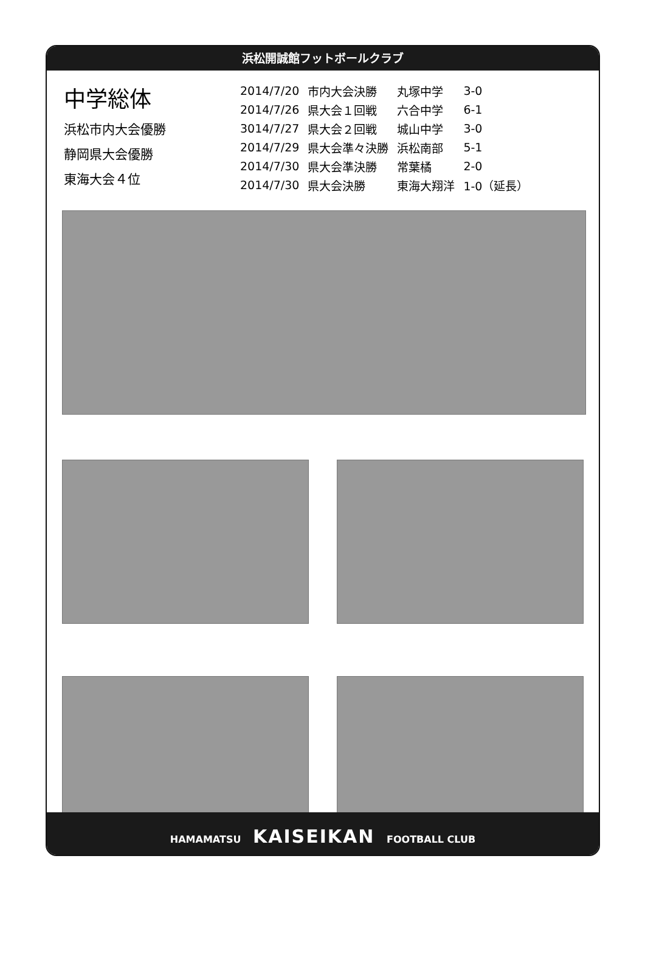浜松開誠館フットボールクラブ
中学総体
浜松市内大会優勝
静岡県大会優勝
東海大会４位
| 2014/7/20 | 市内大会決勝 | 丸塚中学 | 3-0 |
| 2014/7/26 | 県大会１回戦 | 六合中学 | 6-1 |
| 3014/7/27 | 県大会２回戦 | 城山中学 | 3-0 |
| 2014/7/29 | 県大会準々決勝 | 浜松南部 | 5-1 |
| 2014/7/30 | 県大会準決勝 | 常葉橘 | 2-0 |
| 2014/7/30 | 県大会決勝 | 東海大翔洋 | 1-0（延長） |
HAMAMATSU KAISEIKAN FOOTBALL CLUB